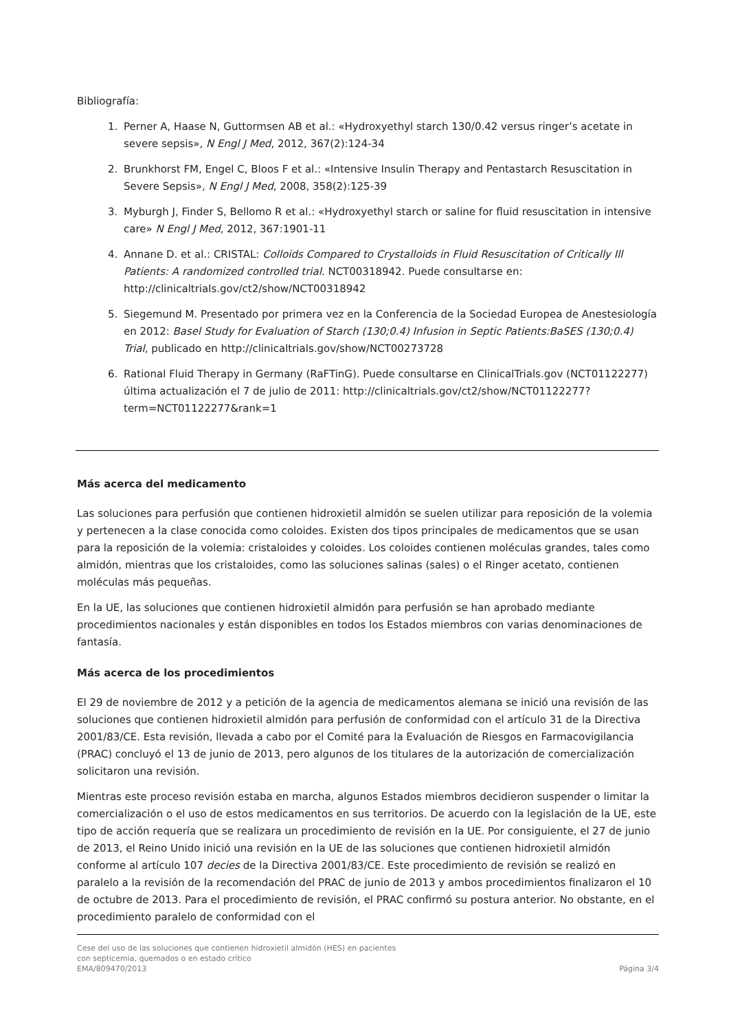Bibliografía:
1. Perner A, Haase N, Guttormsen AB et al.: «Hydroxyethyl starch 130/0.42 versus ringer’s acetate in severe sepsis», N Engl J Med, 2012, 367(2):124-34
2. Brunkhorst FM, Engel C, Bloos F et al.: «Intensive Insulin Therapy and Pentastarch Resuscitation in Severe Sepsis», N Engl J Med, 2008, 358(2):125-39
3. Myburgh J, Finder S, Bellomo R et al.: «Hydroxyethyl starch or saline for fluid resuscitation in intensive care» N Engl J Med, 2012, 367:1901-11
4. Annane D. et al.: CRISTAL: Colloids Compared to Crystalloids in Fluid Resuscitation of Critically Ill Patients: A randomized controlled trial. NCT00318942. Puede consultarse en: http://clinicaltrials.gov/ct2/show/NCT00318942
5. Siegemund M. Presentado por primera vez en la Conferencia de la Sociedad Europea de Anestesiología en 2012: Basel Study for Evaluation of Starch (130;0.4) Infusion in Septic Patients:BaSES (130;0.4) Trial, publicado en http://clinicaltrials.gov/show/NCT00273728
6. Rational Fluid Therapy in Germany (RaFTinG). Puede consultarse en ClinicalTrials.gov (NCT01122277) última actualización el 7 de julio de 2011: http://clinicaltrials.gov/ct2/show/NCT01122277?term=NCT01122277&rank=1
Más acerca del medicamento
Las soluciones para perfusión que contienen hidroxietil almidón se suelen utilizar para reposición de la volemia y pertenecen a la clase conocida como coloides. Existen dos tipos principales de medicamentos que se usan para la reposición de la volemia: cristaloides y coloides. Los coloides contienen moléculas grandes, tales como almidón, mientras que los cristaloides, como las soluciones salinas (sales) o el Ringer acetato, contienen moléculas más pequeñas.
En la UE, las soluciones que contienen hidroxietil almidón para perfusión se han aprobado mediante procedimientos nacionales y están disponibles en todos los Estados miembros con varias denominaciones de fantasía.
Más acerca de los procedimientos
El 29 de noviembre de 2012 y a petición de la agencia de medicamentos alemana se inició una revisión de las soluciones que contienen hidroxietil almidón para perfusión de conformidad con el artículo 31 de la Directiva 2001/83/CE. Esta revisión, llevada a cabo por el Comité para la Evaluación de Riesgos en Farmacovigilancia (PRAC) concluyó el 13 de junio de 2013, pero algunos de los titulares de la autorización de comercialización solicitaron una revisión.
Mientras este proceso revisión estaba en marcha, algunos Estados miembros decidieron suspender o limitar la comercialización o el uso de estos medicamentos en sus territorios. De acuerdo con la legislación de la UE, este tipo de acción requería que se realizara un procedimiento de revisión en la UE. Por consiguiente, el 27 de junio de 2013, el Reino Unido inició una revisión en la UE de las soluciones que contienen hidroxietil almidón conforme al artículo 107 decies de la Directiva 2001/83/CE. Este procedimiento de revisión se realizó en paralelo a la revisión de la recomendación del PRAC de junio de 2013 y ambos procedimientos finalizaron el 10 de octubre de 2013. Para el procedimiento de revisión, el PRAC confirmó su postura anterior. No obstante, en el procedimiento paralelo de conformidad con el
Cese del uso de las soluciones que contienen hidroxietil almidón (HES) en pacientes
con septicemia, quemados o en estado crítico
EMA/809470/2013
Página 3/4